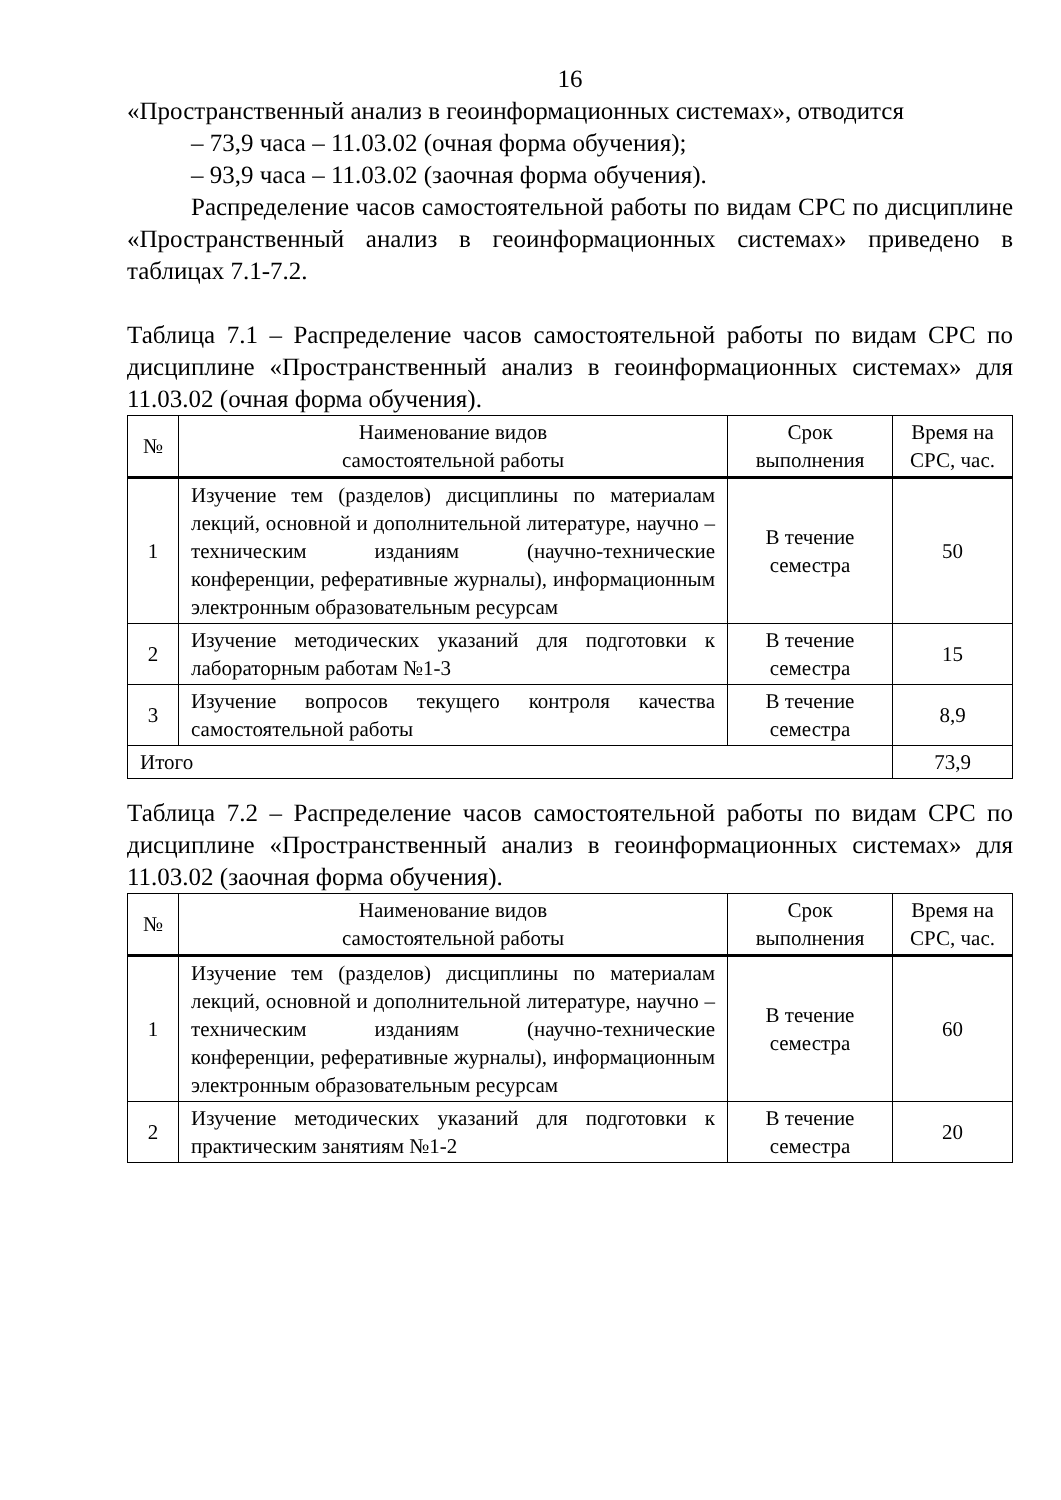16
«Пространственный анализ в геоинформационных системах», отводится
– 73,9 часа – 11.03.02 (очная форма обучения);
– 93,9 часа – 11.03.02 (заочная форма обучения).
Распределение часов самостоятельной работы по видам СРС по дисциплине «Пространственный анализ в геоинформационных системах» приведено в таблицах 7.1-7.2.
Таблица 7.1 – Распределение часов самостоятельной работы по видам СРС по дисциплине «Пространственный анализ в геоинформационных системах» для 11.03.02 (очная форма обучения).
| № | Наименование видов самостоятельной работы | Срок выполнения | Время на СРС, час. |
| --- | --- | --- | --- |
| 1 | Изучение тем (разделов) дисциплины по материалам лекций, основной и дополнительной литературе, научно – техническим изданиям (научно-технические конференции, реферативные журналы), информационным электронным образовательным ресурсам | В течение семестра | 50 |
| 2 | Изучение методических указаний для подготовки к лабораторным работам №1-3 | В течение семестра | 15 |
| 3 | Изучение вопросов текущего контроля качества самостоятельной работы | В течение семестра | 8,9 |
| Итого | | | 73,9 |
Таблица 7.2 – Распределение часов самостоятельной работы по видам СРС по дисциплине «Пространственный анализ в геоинформационных системах» для 11.03.02 (заочная форма обучения).
| № | Наименование видов самостоятельной работы | Срок выполнения | Время на СРС, час. |
| --- | --- | --- | --- |
| 1 | Изучение тем (разделов) дисциплины по материалам лекций, основной и дополнительной литературе, научно – техническим изданиям (научно-технические конференции, реферативные журналы), информационным электронным образовательным ресурсам | В течение семестра | 60 |
| 2 | Изучение методических указаний для подготовки к практическим занятиям №1-2 | В течение семестра | 20 |